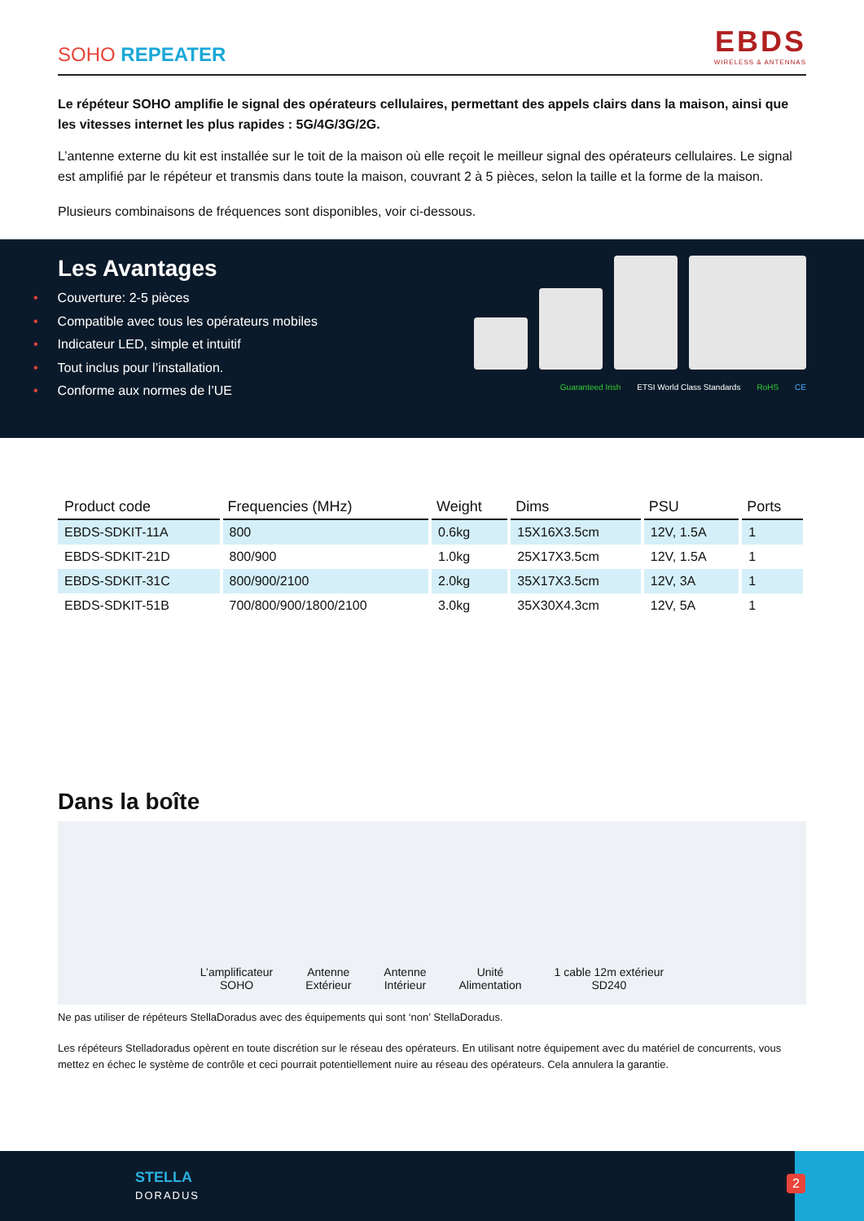SOHO REPEATER
EBDS
WIRELESS & ANTENNAS
Le répéteur SOHO amplifie le signal des opérateurs cellulaires, permettant des appels clairs dans la maison, ainsi que les vitesses internet les plus rapides : 5G/4G/3G/2G.
L’antenne externe du kit est installée sur le toit de la maison où elle reçoit le meilleur signal des opérateurs cellulaires. Le signal est amplifié par le répéteur et transmis dans toute la maison, couvrant 2 à 5 pièces, selon la taille et la forme de la maison.
Plusieurs combinaisons de fréquences sont disponibles, voir ci-dessous.
Les Avantages
• Couverture: 2-5 pièces
• Compatible avec tous les opérateurs mobiles
• Indicateur LED, simple et intuitif
• Tout inclus pour l’installation.
• Conforme aux normes de l’UE
Guaranteed Irish ETSI World Class Standards RoHS CE
| Product code | Frequencies (MHz) | Weight | Dims | PSU | Ports |
| --- | --- | --- | --- | --- | --- |
| EBDS-SDKIT-11A | 800 | 0.6kg | 15X16X3.5cm | 12V, 1.5A | 1 |
| EBDS-SDKIT-21D | 800/900 | 1.0kg | 25X17X3.5cm | 12V, 1.5A | 1 |
| EBDS-SDKIT-31C | 800/900/2100 | 2.0kg | 35X17X3.5cm | 12V, 3A | 1 |
| EBDS-SDKIT-51B | 700/800/900/1800/2100 | 3.0kg | 35X30X4.3cm | 12V, 5A | 1 |
Dans la boîte
L’amplificateur
SOHO
Antenne
Extérieur
Antenne
Intérieur
Unité
Alimentation
1 cable 12m extérieur
SD240
Ne pas utiliser de répéteurs StellaDoradus avec des équipements qui sont ‘non’ StellaDoradus.
Les répéteurs Stelladoradus opèrent en toute discrétion sur le réseau des opérateurs. En utilisant notre équipement avec du matériel de concurrents, vous mettez en échec le système de contrôle et ceci pourrait potentiellement nuire au réseau des opérateurs. Cela annulera la garantie.
STELLA
DORADUS
2